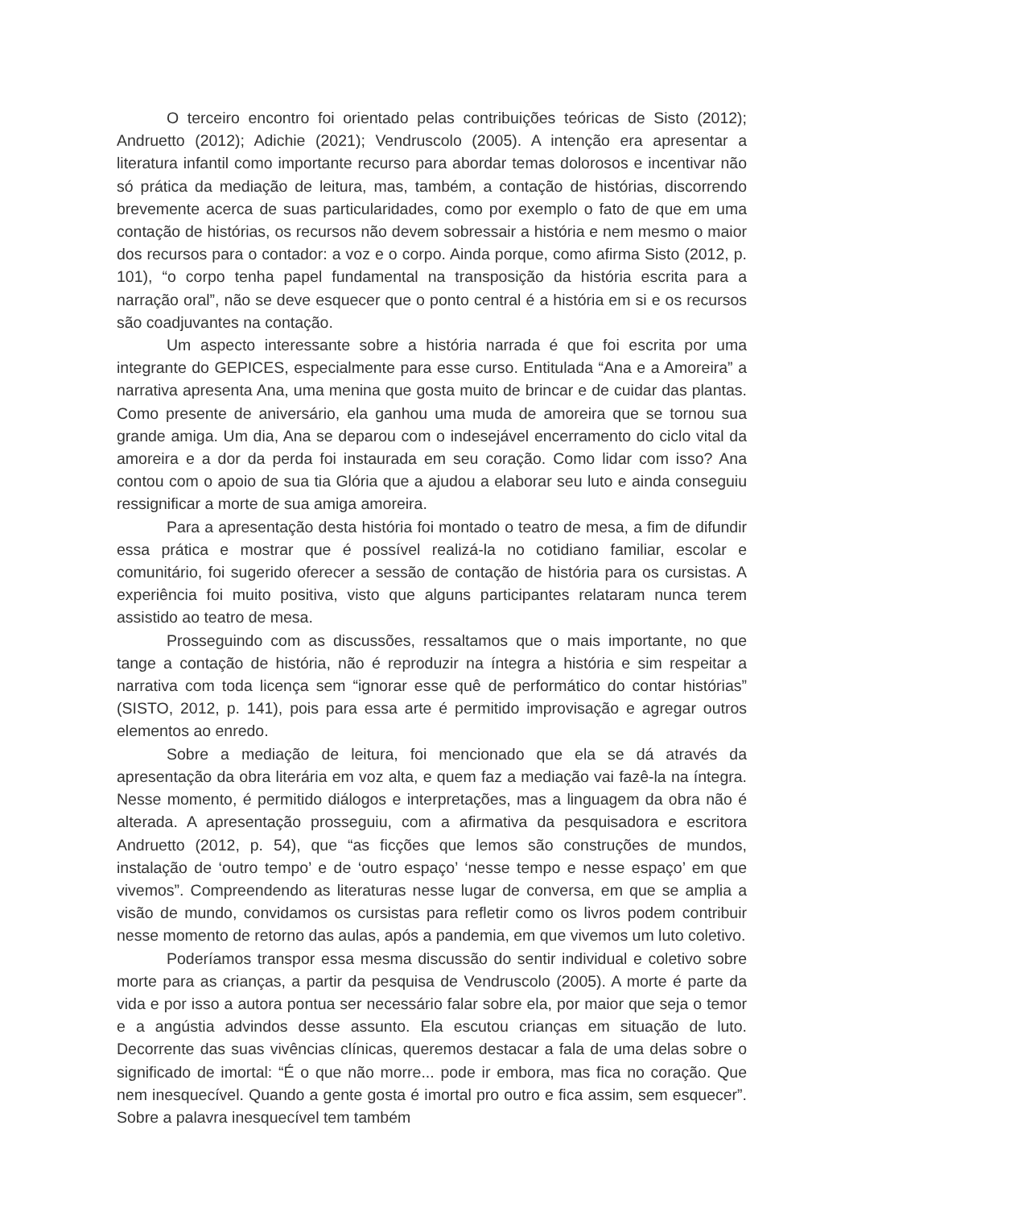O terceiro encontro foi orientado pelas contribuições teóricas de Sisto (2012); Andruetto (2012); Adichie (2021); Vendruscolo (2005). A intenção era apresentar a literatura infantil como importante recurso para abordar temas dolorosos e incentivar não só prática da mediação de leitura, mas, também, a contação de histórias, discorrendo brevemente acerca de suas particularidades, como por exemplo o fato de que em uma contação de histórias, os recursos não devem sobressair a história e nem mesmo o maior dos recursos para o contador: a voz e o corpo. Ainda porque, como afirma Sisto (2012, p. 101), “o corpo tenha papel fundamental na transposição da história escrita para a narração oral”, não se deve esquecer que o ponto central é a história em si e os recursos são coadjuvantes na contação.
Um aspecto interessante sobre a história narrada é que foi escrita por uma integrante do GEPICES, especialmente para esse curso. Entitulada “Ana e a Amoreira” a narrativa apresenta Ana, uma menina que gosta muito de brincar e de cuidar das plantas. Como presente de aniversário, ela ganhou uma muda de amoreira que se tornou sua grande amiga. Um dia, Ana se deparou com o indesejável encerramento do ciclo vital da amoreira e a dor da perda foi instaurada em seu coração. Como lidar com isso? Ana contou com o apoio de sua tia Glória que a ajudou a elaborar seu luto e ainda conseguiu ressignificar a morte de sua amiga amoreira.
Para a apresentação desta história foi montado o teatro de mesa, a fim de difundir essa prática e mostrar que é possível realizá-la no cotidiano familiar, escolar e comunitário, foi sugerido oferecer a sessão de contação de história para os cursistas. A experiência foi muito positiva, visto que alguns participantes relataram nunca terem assistido ao teatro de mesa.
Prosseguindo com as discussões, ressaltamos que o mais importante, no que tange a contação de história, não é reproduzir na íntegra a história e sim respeitar a narrativa com toda licença sem “ignorar esse quê de performático do contar histórias” (SISTO, 2012, p. 141), pois para essa arte é permitido improvisação e agregar outros elementos ao enredo.
Sobre a mediação de leitura, foi mencionado que ela se dá através da apresentação da obra literária em voz alta, e quem faz a mediação vai fazê-la na íntegra. Nesse momento, é permitido diálogos e interpretações, mas a linguagem da obra não é alterada. A apresentação prosseguiu, com a afirmativa da pesquisadora e escritora Andruetto (2012, p. 54), que “as ficções que lemos são construções de mundos, instalação de ‘outro tempo’ e de ‘outro espaço’ ‘nesse tempo e nesse espaço’ em que vivemos”. Compreendendo as literaturas nesse lugar de conversa, em que se amplia a visão de mundo, convidamos os cursistas para refletir como os livros podem contribuir nesse momento de retorno das aulas, após a pandemia, em que vivemos um luto coletivo.
Poderíamos transpor essa mesma discussão do sentir individual e coletivo sobre morte para as crianças, a partir da pesquisa de Vendruscolo (2005). A morte é parte da vida e por isso a autora pontua ser necessário falar sobre ela, por maior que seja o temor e a angústia advindos desse assunto. Ela escutou crianças em situação de luto. Decorrente das suas vivências clínicas, queremos destacar a fala de uma delas sobre o significado de imortal: “É o que não morre... pode ir embora, mas fica no coração. Que nem inesquecível. Quando a gente gosta é imortal pro outro e fica assim, sem esquecer”. Sobre a palavra inesquecível tem também